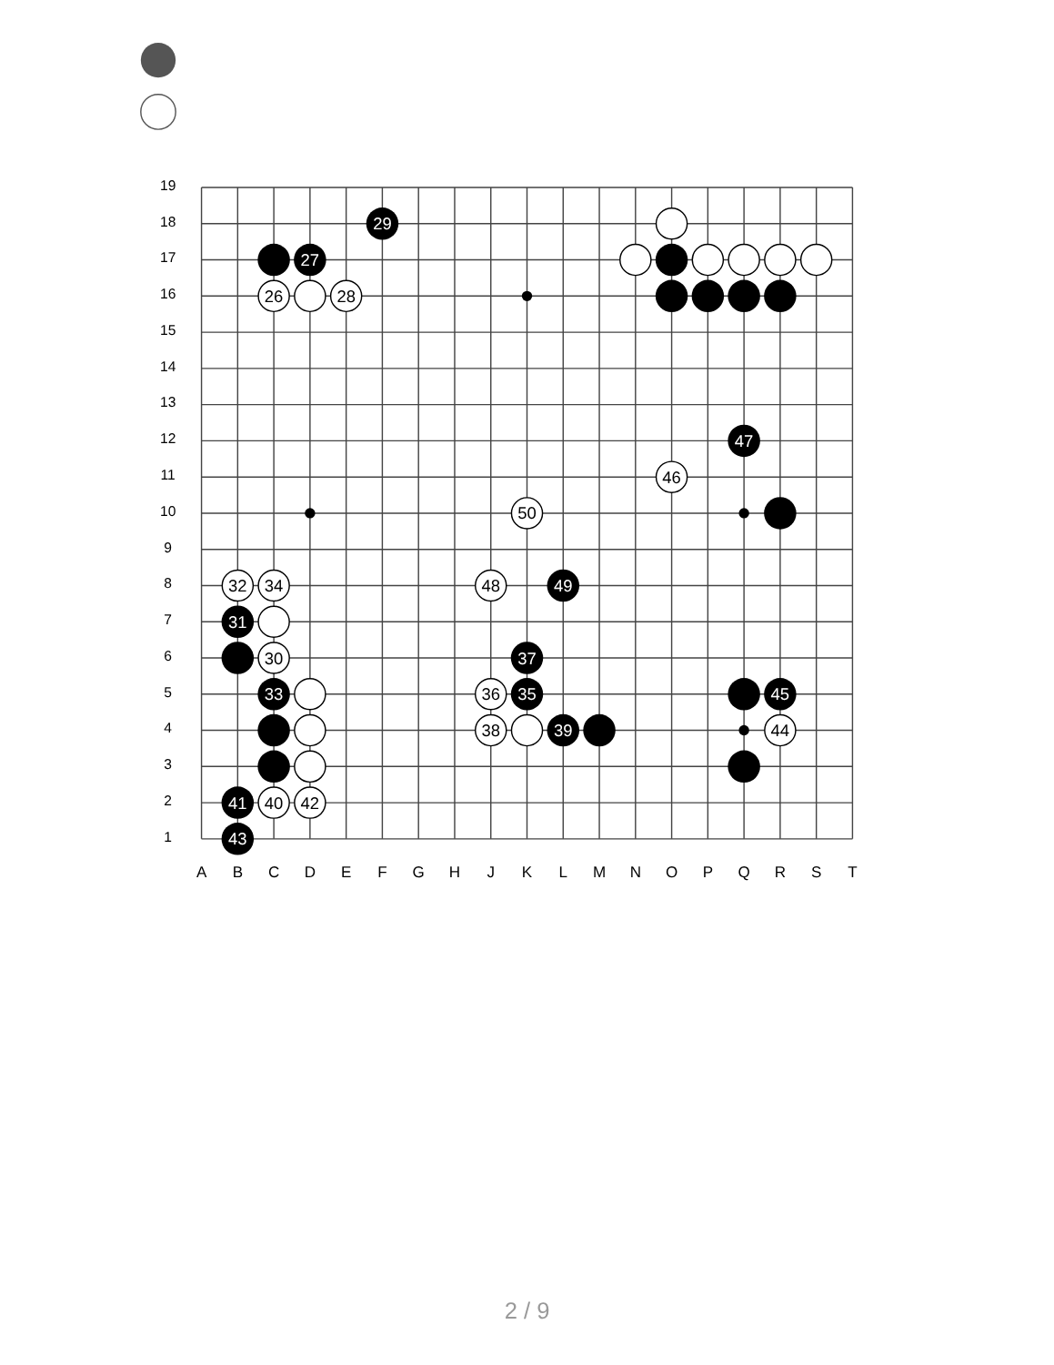19
18
17
16
15
14
13
12
11
10
9
8
7
6
5
4
3
2
1
A
B
C
D
E
F
G
H
J
K
L
M
N
O
P
Q
R
S
T
29
27
47
49
31
37
33
35
45
39
41
43
26
28
46
50
32
34
48
30
36
38
44
40
42
2 / 9